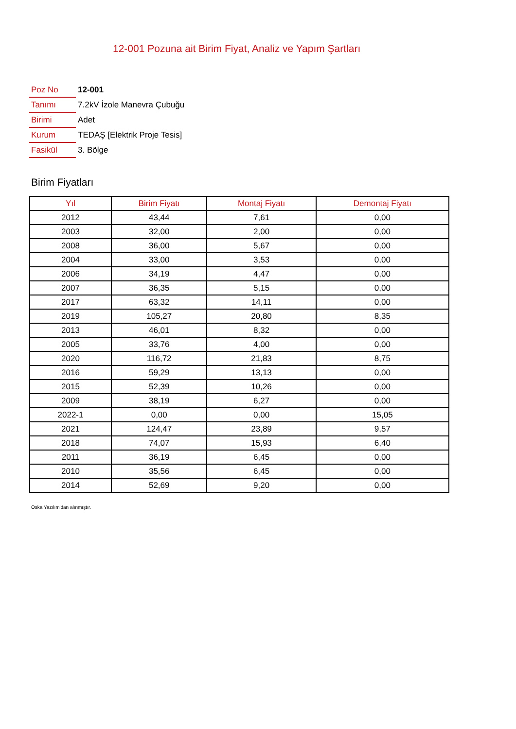12-001 Pozuna ait Birim Fiyat, Analiz ve Yapım Şartları
| Poz No | 12-001 |
| Tanımı | 7.2kV İzole Manevra Çubuğu |
| Birimi | Adet |
| Kurum | TEDAŞ [Elektrik Proje Tesis] |
| Fasikül | 3. Bölge |
Birim Fiyatları
| Yıl | Birim Fiyatı | Montaj Fiyatı | Demontaj Fiyatı |
| --- | --- | --- | --- |
| 2012 | 43,44 | 7,61 | 0,00 |
| 2003 | 32,00 | 2,00 | 0,00 |
| 2008 | 36,00 | 5,67 | 0,00 |
| 2004 | 33,00 | 3,53 | 0,00 |
| 2006 | 34,19 | 4,47 | 0,00 |
| 2007 | 36,35 | 5,15 | 0,00 |
| 2017 | 63,32 | 14,11 | 0,00 |
| 2019 | 105,27 | 20,80 | 8,35 |
| 2013 | 46,01 | 8,32 | 0,00 |
| 2005 | 33,76 | 4,00 | 0,00 |
| 2020 | 116,72 | 21,83 | 8,75 |
| 2016 | 59,29 | 13,13 | 0,00 |
| 2015 | 52,39 | 10,26 | 0,00 |
| 2009 | 38,19 | 6,27 | 0,00 |
| 2022-1 | 0,00 | 0,00 | 15,05 |
| 2021 | 124,47 | 23,89 | 9,57 |
| 2018 | 74,07 | 15,93 | 6,40 |
| 2011 | 36,19 | 6,45 | 0,00 |
| 2010 | 35,56 | 6,45 | 0,00 |
| 2014 | 52,69 | 9,20 | 0,00 |
Oska Yazılım'dan alınmıştır.